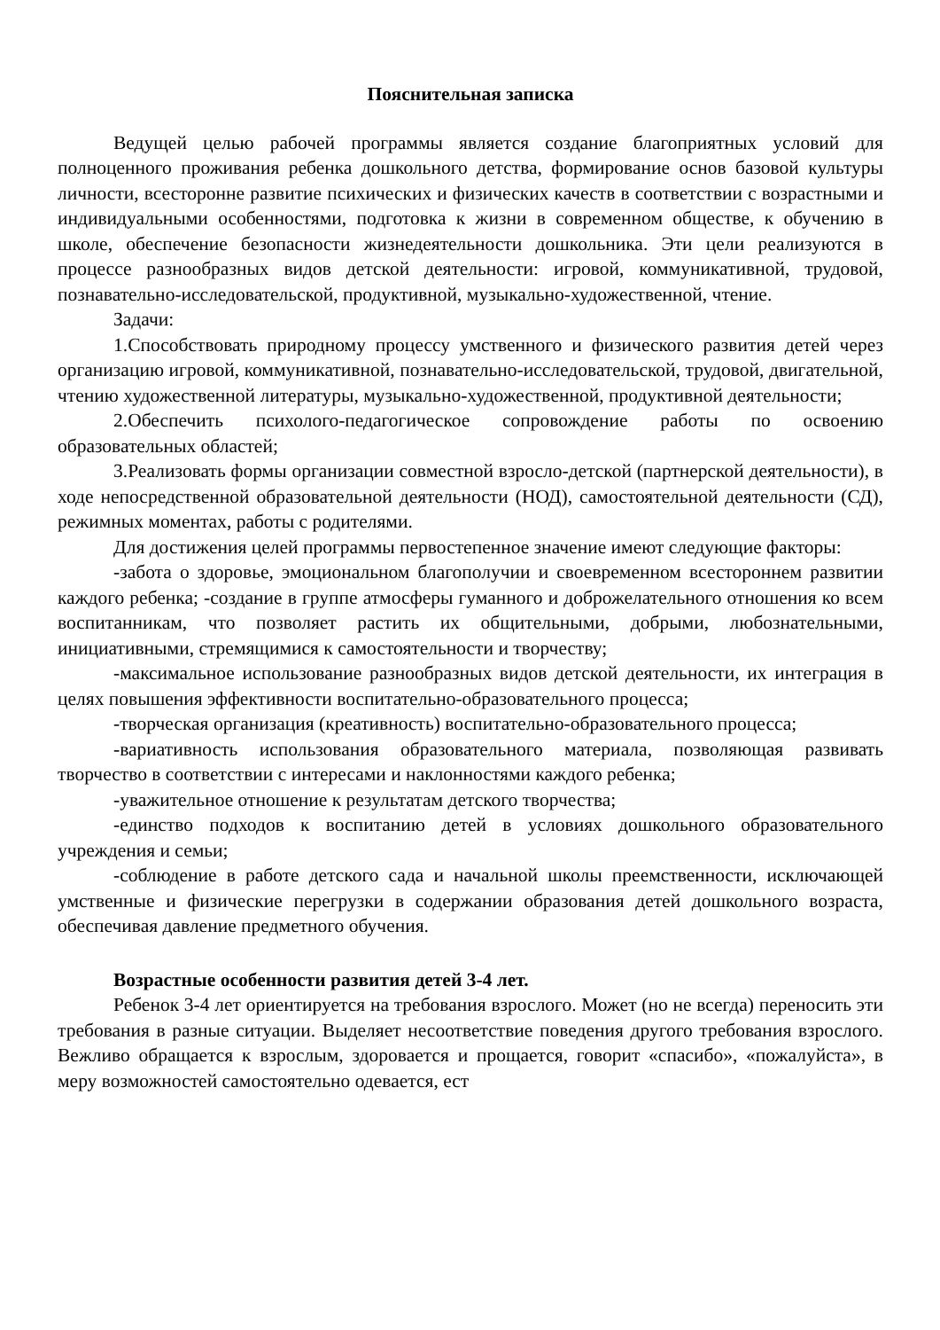Пояснительная записка
Ведущей целью рабочей программы является создание благоприятных условий для полноценного проживания ребенка дошкольного детства, формирование основ базовой культуры личности, всесторонне развитие психических и физических качеств в соответствии с возрастными и индивидуальными особенностями, подготовка к жизни в современном обществе, к обучению в школе, обеспечение безопасности жизнедеятельности дошкольника. Эти цели реализуются в процессе разнообразных видов детской деятельности: игровой, коммуникативной, трудовой, познавательно-исследовательской, продуктивной, музыкально-художественной, чтение.
Задачи:
1.Способствовать природному процессу умственного и физического развития детей через организацию игровой, коммуникативной, познавательно-исследовательской, трудовой, двигательной, чтению художественной литературы, музыкально-художественной, продуктивной деятельности;
2.Обеспечить психолого-педагогическое сопровождение работы по освоению образовательных областей;
3.Реализовать формы организации совместной взросло-детской (партнерской деятельности), в ходе непосредственной образовательной деятельности (НОД), самостоятельной деятельности (СД), режимных моментах, работы с родителями.
Для достижения целей программы первостепенное значение имеют следующие факторы:
-забота о здоровье, эмоциональном благополучии и своевременном всестороннем развитии каждого ребенка; -создание в группе атмосферы гуманного и доброжелательного отношения ко всем воспитанникам, что позволяет растить их общительными, добрыми, любознательными, инициативными, стремящимися к самостоятельности и творчеству;
-максимальное использование разнообразных видов детской деятельности, их интеграция в целях повышения эффективности воспитательно-образовательного процесса;
-творческая организация (креативность) воспитательно-образовательного процесса;
-вариативность использования образовательного материала, позволяющая развивать творчество в соответствии с интересами и наклонностями каждого ребенка;
-уважительное отношение к результатам детского творчества;
-единство подходов к воспитанию детей в условиях дошкольного образовательного учреждения и семьи;
-соблюдение в работе детского сада и начальной школы преемственности, исключающей умственные и физические перегрузки в содержании образования детей дошкольного возраста, обеспечивая давление предметного обучения.
Возрастные особенности развития детей 3-4 лет.
Ребенок 3-4 лет ориентируется на требования взрослого. Может (но не всегда) переносить эти требования в разные ситуации. Выделяет несоответствие поведения другого требования взрослого. Вежливо обращается к взрослым, здоровается и прощается, говорит «спасибо», «пожалуйста», в меру возможностей самостоятельно одевается, ест